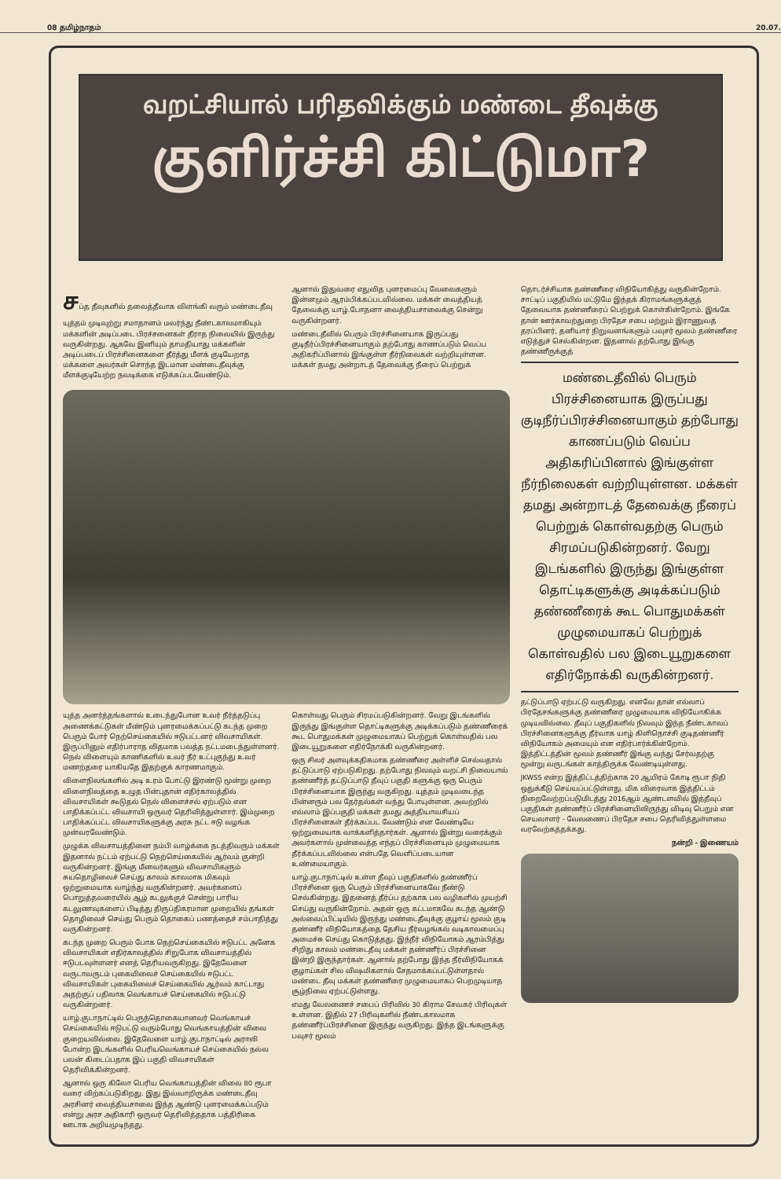08 தமிழ்நாதம் 20.07.
வறட்சியால் பரிதவிக்கும் மண்டை தீவுக்கு
குளிர்ச்சி கிட்டுமா?
சப்த தீவுகளில் தலைத்தீவாக விளங்கி வரும் மண்டைதீவு யுத்தம் முடிவுற்று சமாதானம் மலர்ந்து நீண்டகாலமாகியும் மக்களின் அடிப்படை பிரச்சனைகள் தீராத நிலையில் இருந்து வருகின்றது. ஆகவே இனியும் தாமதியாது மக்களின் அடிப்படைப் பிரச்சினைகளை தீர்த்து மீளக் குடியேறாத மக்களை அவர்கள் சொந்த இடமான மண்டைதீவுக்கு மீளக்குடியேற்ற நவடிக்கை எடுக்கப்படவேண்டும்.
ஆனால் இதுவரை எதுவித புனரமைப்பு வேலைகளும் இன்னமும் ஆரம்பிக்கப்படவில்லை. மக்கள் வைத்தியத் தேவைக்கு யாழ்.போதனா வைத்தியசாலைக்கு சென்று வருகின்றனர்.
மண்டைதீவில் பெரும் பிரச்சினையாக இருப்பது குடிநீர்ப்பிரச்சினையாகும் தற்போது காணப்படும் வெப்ப அதிகரிப்பினால் இங்குள்ள நீர்நிலைகள் வற்றியுள்ளன. மக்கள் தமது அன்றாடத் தேவைக்கு நீரைப் பெற்றுக்
யுத்த அனர்த்தங்களால் உடைந்துபோன உவர் நீர்த்தடுப்பு அணைக்கட்டுகள் மீண்டும் புனரமைக்கப்பட்டு கடந்த முறை பெரும் போர் நெற்செய்கையில் ஈடுபட்டனர் விவசாயிகள். இருப்பினும் எதிர்பாராத விதமாக பலத்த நட்டமடைந்துள்ளனர். நெல் விளையும் காணிகளில் உவர் நீர் உட்புகுந்து உவர் மணற்தரை யாகியதே இதற்குக் காரணமாகும்.
விளைநிலங்களில் அடி உரம் போட்டு இரண்டு மூன்று முறை விளைநிலத்தை உழுத பின்புதான் எதிர்காலத்தில் விவசாயிகள் கூடுதல் நெல் விளைச்சல் ஏற்படும் என பாதிக்கப்பட்ட விவசாயி ஒருவர் தெரிவித்துள்ளார். இம்முறை பாதிக்கப்பட்ட விவசாயிகளுக்கு அரசு நட்ட ஈடு வழங்க முன்வரவேண்டும்.
முழுக்க விவசாயத்தினை நம்பி வாழ்க்கை நடத்திவரும் மக்கள் இதனால் நட்டம் ஏற்பட்டு நெற்செய்கையில் ஆர்வம் குன்றி வருகின்றனர். இங்கு மீனவர்களும் விவசாயிகளும் சுயதொழிலைச் செய்து காலம் காலமாக மிகவும் ஒற்றுமையாக வாழ்ந்து வருகின்றனர். அவர்களைப் பொறுத்தவரையில் ஆழ் கடலுக்குச் சென்று பாரிய கடலுணவுகளைப் பிடித்து திருப்திகரமான முறையில் தங்கள் தொழிலைச் செய்து பெரும் தொகைப் பணத்தைச் சம்பாதித்து வருகின்றனர்.
கடந்த முறை பெரும் போக நெற்செய்கையில் ஈடுபட்ட அனேக விவசாயிகள் எதிர்காலத்தில் சிறுபோக விவசாயத்தில் ஈடுபடவுள்ளனர் எனத் தெரியவருகிறது. இதேவேளை வருடாவருடம் புகையிலைச் செய்கையில் ஈடுபட்ட விவசாயிகள் புகையிலைச் செய்கையில் ஆர்வம் காட்டாது அதற்குப் பதிலாக வெங்காயச் செய்கையில் ஈடுபட்டு வருகின்றனர்.
யாழ்.குடாநாட்டில் பெருந்தொகையானவர் வெங்காயச் செய்கையில் ஈடுபட்டு வரும்போது வெங்காயத்தின் விலை குறையவில்லை. இதேவேளை யாழ்.குடாநாட்டில் அராலி போன்ற இடங்களில் பெரியவெங்காயச் செய்கையில் நல்ல பலன் கிடைப்பதாக இப் பகுதி விவசாயிகள் தெரிவிக்கின்றனர்.
ஆனால் ஒரு கிலோ பெரிய வெங்காயத்தின் விலை 80 ரூபா வரை விற்கப்படுகிறது. இது இவ்வாறிருக்க மண்டைதீவு அரசினர் வைத்தியசாலை இந்த ஆண்டு புனரமைக்கப்படும் என்று அரச அதிகாரி ஒருவர் தெரிவித்ததாக பத்திரிகை ஊடாக அறியமுடிந்தது.
கொள்வது பெரும் சிரமப்படுகின்றனர். வேறு இடங்களில் இருந்து இங்குள்ள தொட்டிகளுக்கு அடிக்கப்படும் தண்ணீரைக் கூட பொதுமக்கள் முழுமையாகப் பெற்றுக் கொள்வதில் பல இடையூறுகளை எதிர்நோக்கி வருகின்றனர்.
ஒரு சிலர் அளவுக்கதிகமாக தண்ணீரை அள்ளிச் செல்வதால் தட்டுப்பாடு ஏற்படுகிறது. தற்போது நிலவும் வறட்சி நிலையால் தண்ணீர்த் தட்டுப்பாடு தீவுப் பகுதி களுக்கு ஒரு பெரும் பிரச்சினையாக இருந்து வருகிறது. யுத்தம் முடிவடைந்த பின்னரும் பல தேர்தல்கள் வந்து போயுள்ளன. அவற்றில் எல்லாம் இப்பகுதி மக்கள் தமது அத்தியாவசியப் பிரச்சினைகள் தீர்க்கப்பட வேண்டும் என வேண்டியே ஒற்றுமையாக வாக்களித்தார்கள். ஆனால் இன்று வரைக்கும் அவர்களால் முன்வைத்த எந்தப் பிரச்சினையும் முழுமையாக தீர்க்கப்படவில்லை என்பதே வெளிப்படையான உண்மையாகும்.
யாழ்.குடாநாட்டில் உள்ள தீவுப் பகுதிகளில் தண்ணீர்ப் பிரச்சினை ஒரு பெரும் பிரச்சினையாகவே நீண்டு செல்கின்றது. இதனைத் தீர்ப்ப தற்காக பல வழிகளில் முயற்சி செய்து வருகின்றோம். அதன் ஒரு கட்டமாகவே கடந்த ஆண்டு அல்லைப்பிட்டியில் இருந்து மண்டைதீவுக்கு குழாய் மூலம் குடி தண்ணீர் விநியோகத்தை தேசிய நீர்வழங்கல் வடிகாலமைப்பு அமைச்சு செய்து கொடுத்தது. இந்நீர் விநியோகம் ஆரம்பித்து சிறிது காலம் மண்டைதீவு மக்கள் தண்ணீர்ப் பிரச்சினை இன்றி இருந்தார்கள். ஆனால் தற்போது இந்த நீர்விநியோகக் குழாய்கள் சில விஷமிகளால் சேதமாக்கப்பட்டுள்ளதால் மண்டை தீவு மக்கள் தண்ணீரை முழுமையாகப் பெறமுடியாத சூழ்நிலை ஏற்பட்டுள்ளது.
எமது வேலணைச் சபைப் பிரிவில் 30 கிராம சேவகர் பிரிவுகள் உள்ளன. இதில் 27 பிரிவுகளில் நீண்டகாலமாக தண்ணீர்ப்பிரச்சினை இருந்து வருகிறது. இந்த இடங்களுக்கு பவுசர் மூலம்
தொடர்ச்சியாக தண்ணீரை விநியோகித்து வருகின்றோம். சாட்டிப் பகுதியில் மட்டுமே இந்தக் கிராமங்களுக்குத் தேவையாக தண்ணீரைப் பெற்றுக் கொள்கின்றோம். இங்கே தான் ஊர்காவற்துறை பிரதேச சபை மற்றும் இராணுவத் தரப்பினர், தனியார் நிறுவனங்களும் பவுசர் மூலம் தண்ணீரை எடுத்துச் செல்கின்றன. இதனால் தற்போது இங்கு தண்ணீருக்குத்
மண்டைதீவில் பெரும் பிரச்சினையாக இருப்பது குடிநீர்ப்பிரச்சினையாகும் தற்போது காணப்படும் வெப்ப அதிகரிப்பினால் இங்குள்ள நீர்நிலைகள் வற்றியுள்ளன. மக்கள் தமது அன்றாடத் தேவைக்கு நீரைப் பெற்றுக் கொள்வதற்கு பெரும் சிரமப்படுகின்றனர். வேறு இடங்களில் இருந்து இங்குள்ள தொட்டிகளுக்கு அடிக்கப்படும் தண்ணீரைக் கூட பொதுமக்கள் முழுமையாகப் பெற்றுக் கொள்வதில் பல இடையூறுகளை எதிர்நோக்கி வருகின்றனர்.
தட்டுப்பாடு ஏற்பட்டு வருகிறது. எனவே தான் எல்லாப் பிரதேசங்களுக்கு தண்ணீரை முழுமையாக விநியோகிக்க முடியவில்லை. தீவுப் பகுதிகளில் நிலவும் இந்த நீண்டகாலப் பிரச்சினைகளுக்கு தீர்வாக யாழ் கிளிநொச்சி குடிதண்ணீர் விநியோகம் அமையும் என எதிர்பார்க்கின்றோம். இத்திட்டத்தின் மூலம் தண்ணீர் இங்கு வந்து சேர்வதற்கு மூன்று வருடங்கள் காத்திருக்க வேண்டியுள்ளது.
JKWSS என்ற இத்திட்டத்திற்காக 20 ஆயிரம் கோடி ரூபா நிதி ஒதுக்கீடு செய்யப்பட்டுள்ளது. மிக விரைவாக இத்திட்டம் நிறைவேற்றப்படுமிடத்து 2016ஆம் ஆண்டளவில் இத்தீவுப் பகுதிகள் தண்ணீர்ப் பிரச்சினையிலிருந்து விடிவு பெறும் என செயலாளர் - வேலணைப் பிரதேச சபை தெரிவித்துள்ளமை வரவேற்கத்தக்கது.
நன்றி - இணையம்